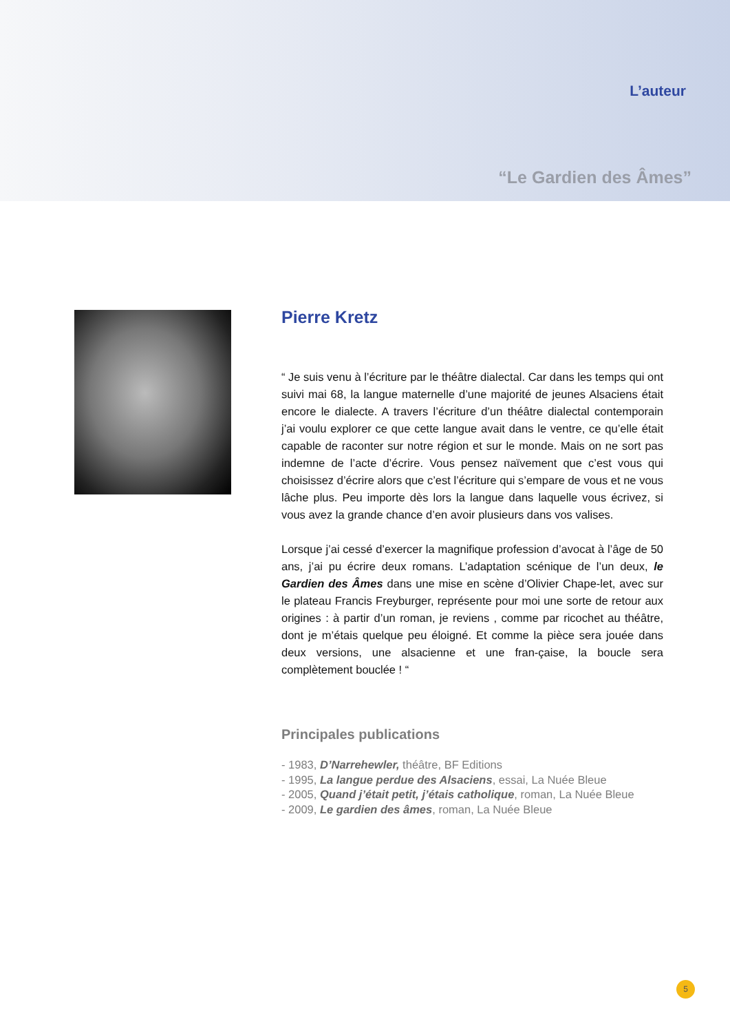L’auteur
“Le Gardien des Âmes”
Pierre Kretz
“ Je suis venu à l’écriture par le théâtre dialectal. Car dans les temps qui ont suivi mai 68, la langue maternelle d’une majorité de jeunes Alsaciens était encore le dialecte. A travers l’écriture d’un théâtre dialectal contemporain j’ai voulu explorer ce que cette langue avait dans le ventre, ce qu’elle était capable de raconter sur notre région et sur le monde. Mais on ne sort pas indemne de l’acte d’écrire. Vous pensez naïvement que c’est vous qui choisissez d’écrire alors que c’est l’écriture qui s’empare de vous et ne vous lâche plus. Peu importe dès lors la langue dans laquelle vous écrivez, si vous avez la grande chance d’en avoir plusieurs dans vos valises.
Lorsque j’ai cessé d’exercer la magnifique profession d’avocat à l’âge de 50 ans, j’ai pu écrire deux romans. L’adaptation scénique de l’un deux, le Gardien des Âmes dans une mise en scène d’Olivier Chape-let, avec sur le plateau Francis Freyburger, représente pour moi une sorte de retour aux origines : à partir d’un roman, je reviens , comme par ricochet au théâtre, dont je m’étais quelque peu éloigné. Et comme la pièce sera jouée dans deux versions, une alsacienne et une fran-çaise, la boucle sera complètement bouclée ! “
Principales publications
- 1983, D’Narrehewler, théâtre, BF Editions
- 1995, La langue perdue des Alsaciens, essai, La Nuée Bleue
- 2005, Quand j’était petit, j’étais catholique, roman, La Nuée Bleue
- 2009, Le gardien des âmes, roman, La Nuée Bleue
5